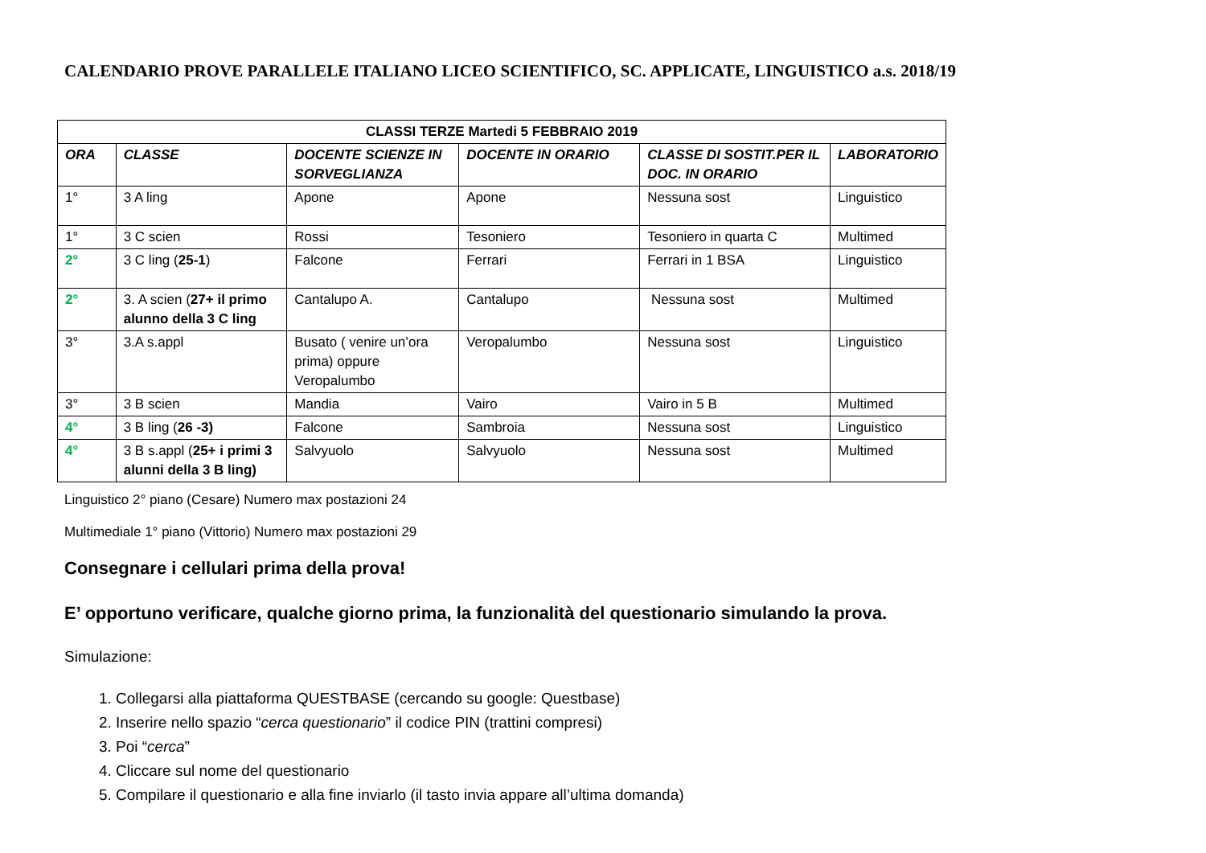CALENDARIO PROVE PARALLELE ITALIANO LICEO SCIENTIFICO, SC. APPLICATE, LINGUISTICO a.s. 2018/19
| CLASSI TERZE Martedi 5 FEBBRAIO 2019 | | | | | |
| --- | --- | --- | --- | --- | --- |
| ORA | CLASSE | DOCENTE SCIENZE IN SORVEGLIANZA | DOCENTE IN ORARIO | CLASSE DI SOSTIT.PER IL DOC. IN ORARIO | LABORATORIO |
| 1° | 3 A ling | Apone | Apone | Nessuna sost | Linguistico |
| 1° | 3 C scien | Rossi | Tesoniero | Tesoniero in quarta C | Multimed |
| 2° | 3 C ling ( 25-1 ) | Falcone | Ferrari | Ferrari in 1 BSA | Linguistico |
| 2° | 3. A scien ( 27+ il primo alunno della 3 C ling | Cantalupo A. | Cantalupo | Nessuna sost | Multimed |
| 3° | 3.A s.appl | Busato ( venire un’ora prima) oppure Veropalumbo | Veropalumbo | Nessuna sost | Linguistico |
| 3° | 3 B scien | Mandia | Vairo | Vairo in 5 B | Multimed |
| 4° | 3 B ling ( 26 -3) | Falcone | Sambroia | Nessuna sost | Linguistico |
| 4° | 3 B s.appl ( 25+ i primi 3 alunni della 3 B ling) | Salvyuolo | Salvyuolo | Nessuna sost | Multimed |
Linguistico 2° piano (Cesare) Numero max postazioni 24
Multimediale 1° piano (Vittorio) Numero max postazioni 29
Consegnare i cellulari prima della prova!
E’ opportuno verificare, qualche giorno prima, la funzionalità del questionario simulando la prova.
Simulazione:
1. Collegarsi alla piattaforma QUESTBASE (cercando su google: Questbase)
2. Inserire nello spazio “cerca questionario” il codice PIN (trattini compresi)
3. Poi “cerca”
4. Cliccare sul nome del questionario
5. Compilare il questionario e alla fine inviarlo (il tasto invia appare all’ultima domanda)